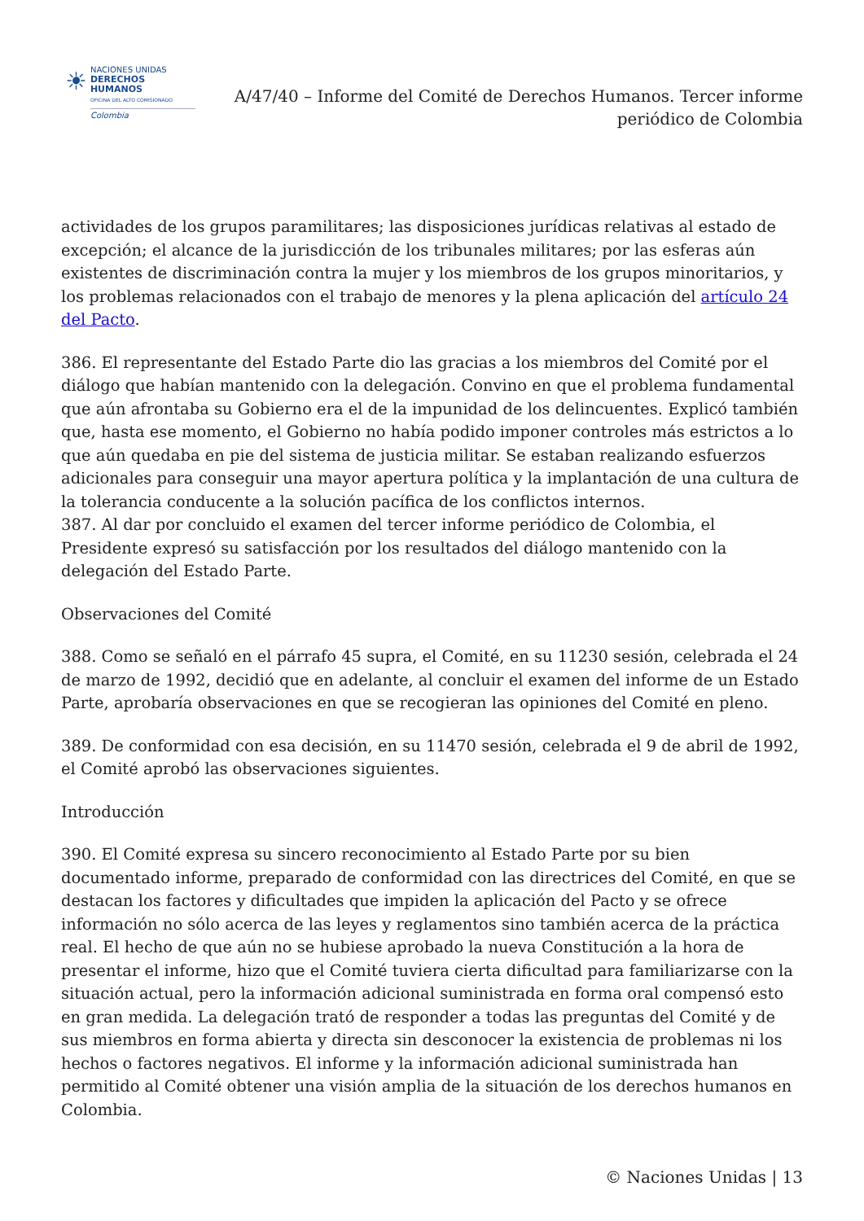☀
NACIONES UNIDAS
DERECHOS HUMANOS
OFICINA DEL ALTO COMISIONADO
Colombia
A/47/40 – Informe del Comité de Derechos Humanos. Tercer informe periódico de Colombia
actividades de los grupos paramilitares; las disposiciones jurídicas relativas al estado de excepción; el alcance de la jurisdicción de los tribunales militares; por las esferas aún existentes de discriminación contra la mujer y los miembros de los grupos minoritarios, y los problemas relacionados con el trabajo de menores y la plena aplicación del artículo 24 del Pacto.
386. El representante del Estado Parte dio las gracias a los miembros del Comité por el diálogo que habían mantenido con la delegación. Convino en que el problema fundamental que aún afrontaba su Gobierno era el de la impunidad de los delincuentes. Explicó también que, hasta ese momento, el Gobierno no había podido imponer controles más estrictos a lo que aún quedaba en pie del sistema de justicia militar. Se estaban realizando esfuerzos adicionales para conseguir una mayor apertura política y la implantación de una cultura de la tolerancia conducente a la solución pacífica de los conflictos internos.
387. Al dar por concluido el examen del tercer informe periódico de Colombia, el Presidente expresó su satisfacción por los resultados del diálogo mantenido con la delegación del Estado Parte.
Observaciones del Comité
388. Como se señaló en el párrafo 45 supra, el Comité, en su 11230 sesión, celebrada el 24 de marzo de 1992, decidió que en adelante, al concluir el examen del informe de un Estado Parte, aprobaría observaciones en que se recogieran las opiniones del Comité en pleno.
389. De conformidad con esa decisión, en su 11470 sesión, celebrada el 9 de abril de 1992, el Comité aprobó las observaciones siguientes.
Introducción
390. El Comité expresa su sincero reconocimiento al Estado Parte por su bien documentado informe, preparado de conformidad con las directrices del Comité, en que se destacan los factores y dificultades que impiden la aplicación del Pacto y se ofrece información no sólo acerca de las leyes y reglamentos sino también acerca de la práctica real. El hecho de que aún no se hubiese aprobado la nueva Constitución a la hora de presentar el informe, hizo que el Comité tuviera cierta dificultad para familiarizarse con la situación actual, pero la información adicional suministrada en forma oral compensó esto en gran medida. La delegación trató de responder a todas las preguntas del Comité y de sus miembros en forma abierta y directa sin desconocer la existencia de problemas ni los hechos o factores negativos. El informe y la información adicional suministrada han permitido al Comité obtener una visión amplia de la situación de los derechos humanos en Colombia.
© Naciones Unidas | 13